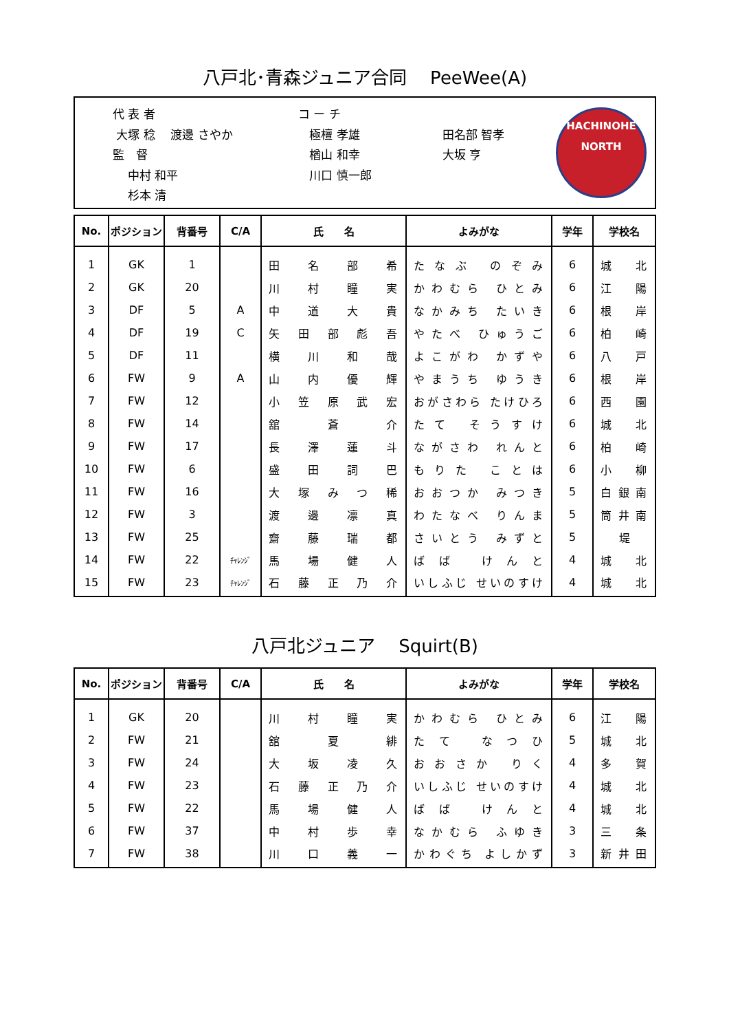八戸北･青森ジュニア合同　 PeeWee(A)
代 表 者
大塚 稔　 渡邊 さやか
監　督
中村 和平
杉本 清
コ ー チ
極檀 孝雄
楢山 和幸
川口 慎一郎
田名部 智孝
大坂 亨
HACHINOHE NORTH
| No. | ポジション | 背番号 | C/A | 氏 名 | よみがな | 学年 | 学校名 |
| --- | --- | --- | --- | --- | --- | --- | --- |
| 1 | GK | 1 | | 田 名 部 希 | たなぶ のぞみ | 6 | 城 北 |
| 2 | GK | 20 | | 川 村 瞳 実 | かわむら ひとみ | 6 | 江 陽 |
| 3 | DF | 5 | A | 中 道 大 貴 | なかみち たいき | 6 | 根 岸 |
| 4 | DF | 19 | C | 矢 田 部 彪 吾 | やたべ ひゅうご | 6 | 柏 崎 |
| 5 | DF | 11 | | 横 川 和 哉 | よこがわ かずや | 6 | 八 戸 |
| 6 | FW | 9 | A | 山 内 優 輝 | やまうち ゆうき | 6 | 根 岸 |
| 7 | FW | 12 | | 小 笠 原 武 宏 | おがさわら たけひろ | 6 | 西 園 |
| 8 | FW | 14 | | 舘 蒼 介 | たて そうすけ | 6 | 城 北 |
| 9 | FW | 17 | | 長 澤 蓮 斗 | ながさわ れんと | 6 | 柏 崎 |
| 10 | FW | 6 | | 盛 田 詞 巴 | もりた ことは | 6 | 小 柳 |
| 11 | FW | 16 | | 大 塚 み つ 稀 | おおつか みつき | 5 | 白 銀 南 |
| 12 | FW | 3 | | 渡 邊 凛 真 | わたなべ りんま | 5 | 筒 井 南 |
| 13 | FW | 25 | | 齋 藤 瑞 都 | さいとう みずと | 5 | 堤 |
| 14 | FW | 22 | ﾁｬﾚﾝｼﾞ | 馬 場 健 人 | ばば けんと | 4 | 城 北 |
| 15 | FW | 23 | ﾁｬﾚﾝｼﾞ | 石 藤 正 乃 介 | いしふじ せいのすけ | 4 | 城 北 |
八戸北ジュニア　 Squirt(B)
| No. | ポジション | 背番号 | C/A | 氏 名 | よみがな | 学年 | 学校名 |
| --- | --- | --- | --- | --- | --- | --- | --- |
| 1 | GK | 20 | | 川 村 瞳 実 | かわむら ひとみ | 6 | 江 陽 |
| 2 | FW | 21 | | 舘 夏 緋 | たて なつひ | 5 | 城 北 |
| 3 | FW | 24 | | 大 坂 凌 久 | おおさか りく | 4 | 多 賀 |
| 4 | FW | 23 | | 石 藤 正 乃 介 | いしふじ せいのすけ | 4 | 城 北 |
| 5 | FW | 22 | | 馬 場 健 人 | ばば けんと | 4 | 城 北 |
| 6 | FW | 37 | | 中 村 歩 幸 | なかむら ふゆき | 3 | 三 条 |
| 7 | FW | 38 | | 川 口 義 一 | かわぐち よしかず | 3 | 新 井 田 |